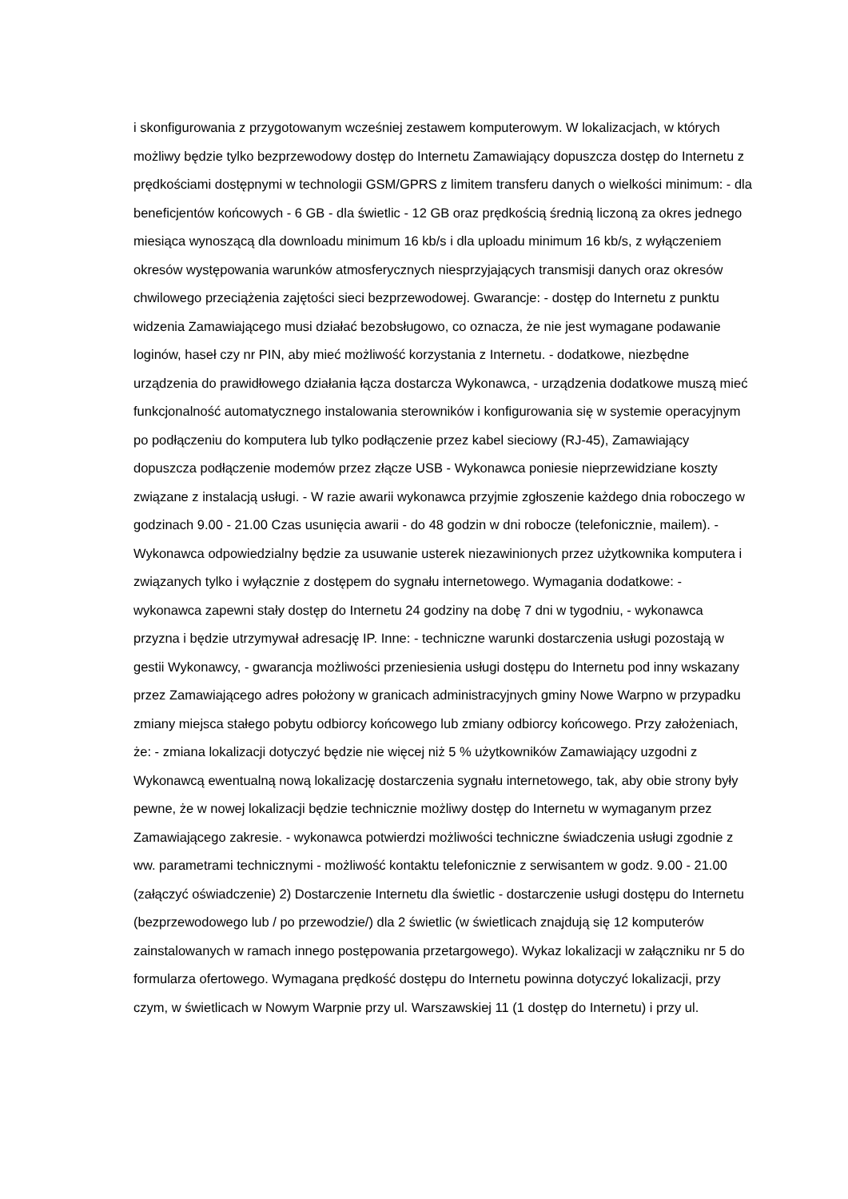i skonfigurowania z przygotowanym wcześniej zestawem komputerowym. W lokalizacjach, w których możliwy będzie tylko bezprzewodowy dostęp do Internetu Zamawiający dopuszcza dostęp do Internetu z prędkościami dostępnymi w technologii GSM/GPRS z limitem transferu danych o wielkości minimum: - dla beneficjentów końcowych - 6 GB - dla świetlic - 12 GB oraz prędkością średnią liczoną za okres jednego miesiąca wynoszącą dla downloadu minimum 16 kb/s i dla uploadu minimum 16 kb/s, z wyłączeniem okresów występowania warunków atmosferycznych niesprzyjających transmisji danych oraz okresów chwilowego przeciążenia zajętości sieci bezprzewodowej. Gwarancje: - dostęp do Internetu z punktu widzenia Zamawiającego musi działać bezobsługowo, co oznacza, że nie jest wymagane podawanie loginów, haseł czy nr PIN, aby mieć możliwość korzystania z Internetu. - dodatkowe, niezbędne urządzenia do prawidłowego działania łącza dostarcza Wykonawca, - urządzenia dodatkowe muszą mieć funkcjonalność automatycznego instalowania sterowników i konfigurowania się w systemie operacyjnym po podłączeniu do komputera lub tylko podłączenie przez kabel sieciowy (RJ-45), Zamawiający dopuszcza podłączenie modemów przez złącze USB - Wykonawca poniesie nieprzewidziane koszty związane z instalacją usługi. - W razie awarii wykonawca przyjmie zgłoszenie każdego dnia roboczego w godzinach 9.00 - 21.00 Czas usunięcia awarii - do 48 godzin w dni robocze (telefonicznie, mailem). - Wykonawca odpowiedzialny będzie za usuwanie usterek niezawinionych przez użytkownika komputera i związanych tylko i wyłącznie z dostępem do sygnału internetowego. Wymagania dodatkowe: - wykonawca zapewni stały dostęp do Internetu 24 godziny na dobę 7 dni w tygodniu, - wykonawca przyzna i będzie utrzymywał adresację IP. Inne: - techniczne warunki dostarczenia usługi pozostają w gestii Wykonawcy, - gwarancja możliwości przeniesienia usługi dostępu do Internetu pod inny wskazany przez Zamawiającego adres położony w granicach administracyjnych gminy Nowe Warpno w przypadku zmiany miejsca stałego pobytu odbiorcy końcowego lub zmiany odbiorcy końcowego. Przy założeniach, że: - zmiana lokalizacji dotyczyć będzie nie więcej niż 5 % użytkowników Zamawiający uzgodni z Wykonawcą ewentualną nową lokalizację dostarczenia sygnału internetowego, tak, aby obie strony były pewne, że w nowej lokalizacji będzie technicznie możliwy dostęp do Internetu w wymaganym przez Zamawiającego zakresie. - wykonawca potwierdzi możliwości techniczne świadczenia usługi zgodnie z ww. parametrami technicznymi - możliwość kontaktu telefonicznie z serwisantem w godz. 9.00 - 21.00 (załączyć oświadczenie) 2) Dostarczenie Internetu dla świetlic - dostarczenie usługi dostępu do Internetu (bezprzewodowego lub / po przewodzie/) dla 2 świetlic (w świetlicach znajdują się 12 komputerów zainstalowanych w ramach innego postępowania przetargowego). Wykaz lokalizacji w załączniku nr 5 do formularza ofertowego. Wymagana prędkość dostępu do Internetu powinna dotyczyć lokalizacji, przy czym, w świetlicach w Nowym Warpnie przy ul. Warszawskiej 11 (1 dostęp do Internetu) i przy ul.